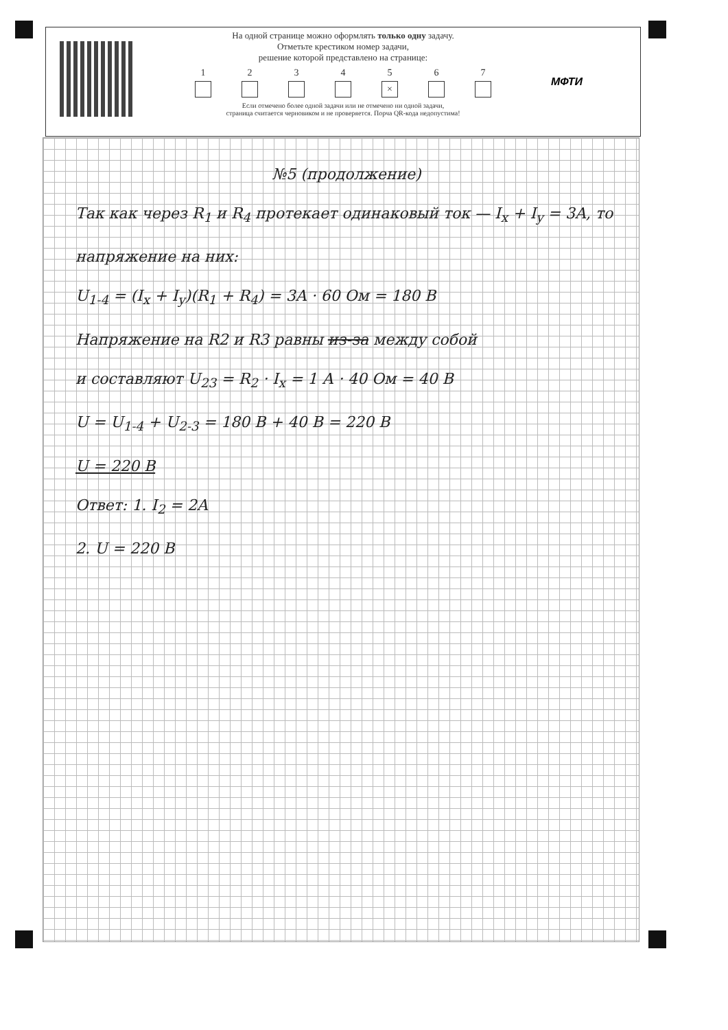На одной странице можно оформлять только одну задачу.
Отметьте крестиком номер задачи,
решение которой представлено на странице:
1 2 3 4 5
×
6 7
Если отмечено более одной задачи или не отмечено ни одной задачи,
страница считается черновиком и не проверяется. Порча QR-кода недопустима!
МФТИ
№5 (продолжение)
Так как через R<sub>1</sub> и R<sub>4</sub> протекает одинаковый ток — I<sub>x</sub> + I<sub>y</sub> = 3A, то напряжение на них:
U<sub>1-4</sub> = (I<sub>x</sub> + I<sub>y</sub>)(R<sub>1</sub> + R<sub>4</sub>) = 3A · 60 Ом = 180 В
Напряжение на R2 и R3 равны из-за между собой
и составляют U<sub>23</sub> = R<sub>2</sub> · I<sub>x</sub> = 1 А · 40 Ом = 40 В
U = U<sub>1-4</sub> + U<sub>2-3</sub> = 180 В + 40 В = 220 В
U = 220 В
Ответ: 1. I<sub>2</sub> = 2A
2. U = 220 В